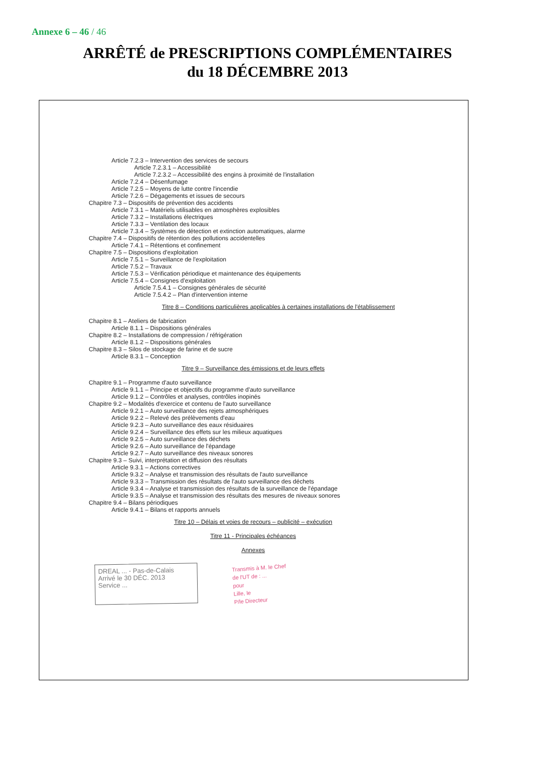Annexe 6 – 46 / 46
ARRÊTÉ de PRESCRIPTIONS COMPLÉMENTAIRES
du 18 DÉCEMBRE 2013
Article 7.2.3 – Intervention des services de secours
Article 7.2.3.1 – Accessibilité
Article 7.2.3.2 – Accessibilité des engins à proximité de l'installation
Article 7.2.4 – Désenfumage
Article 7.2.5 – Moyens de lutte contre l'incendie
Article 7.2.6 – Dégagements et issues de secours
Chapitre 7.3 – Dispositifs de prévention des accidents
Article 7.3.1 – Matériels utilisables en atmosphères explosibles
Article 7.3.2 – Installations électriques
Article 7.3.3 – Ventilation des locaux
Article 7.3.4 – Systèmes de détection et extinction automatiques, alarme
Chapitre 7.4 – Dispositifs de rétention des pollutions accidentelles
Article 7.4.1 – Rétentions et confinement
Chapitre 7.5 – Dispositions d'exploitation
Article 7.5.1 – Surveillance de l'exploitation
Article 7.5.2 – Travaux
Article 7.5.3 – Vérification périodique et maintenance des équipements
Article 7.5.4 – Consignes d'exploitation
Article 7.5.4.1 – Consignes générales de sécurité
Article 7.5.4.2 – Plan d'intervention interne
Titre 8 – Conditions particulières applicables à certaines installations de l'établissement
Chapitre 8.1 – Ateliers de fabrication
Article 8.1.1 – Dispositions générales
Chapitre 8.2 – Installations de compression / réfrigération
Article 8.1.2 – Dispositions générales
Chapitre 8.3 – Silos de stockage de farine et de sucre
Article 8.3.1 – Conception
Titre 9 – Surveillance des émissions et de leurs effets
Chapitre 9.1 – Programme d'auto surveillance
Article 9.1.1 – Principe et objectifs du programme d'auto surveillance
Article 9.1.2 – Contrôles et analyses, contrôles inopinés
Chapitre 9.2 – Modalités d'exercice et contenu de l'auto surveillance
Article 9.2.1 – Auto surveillance des rejets atmosphériques
Article 9.2.2 – Relevé des prélèvements d'eau
Article 9.2.3 – Auto surveillance des eaux résiduaires
Article 9.2.4 – Surveillance des effets sur les milieux aquatiques
Article 9.2.5 – Auto surveillance des déchets
Article 9.2.6 – Auto surveillance de l'épandage
Article 9.2.7 – Auto surveillance des niveaux sonores
Chapitre 9.3 – Suivi, interprétation et diffusion des résultats
Article 9.3.1 – Actions correctives
Article 9.3.2 – Analyse et transmission des résultats de l'auto surveillance
Article 9.3.3 – Transmission des résultats de l'auto surveillance des déchets
Article 9.3.4 – Analyse et transmission des résultats de la surveillance de l'épandage
Article 9.3.5 – Analyse et transmission des résultats des mesures de niveaux sonores
Chapitre 9.4 – Bilans périodiques
Article 9.4.1 – Bilans et rapports annuels
Titre 10 – Délais et voies de recours – publicité – exécution
Titre 11 - Principales échéances
Annexes
DREAL ... - Pas-de-Calais
Arrivé le 30 DÉC. 2013
Service ...
Transmis à M. le Chef
de l'UT de : ...
pour
Lille, le
P/le Directeur